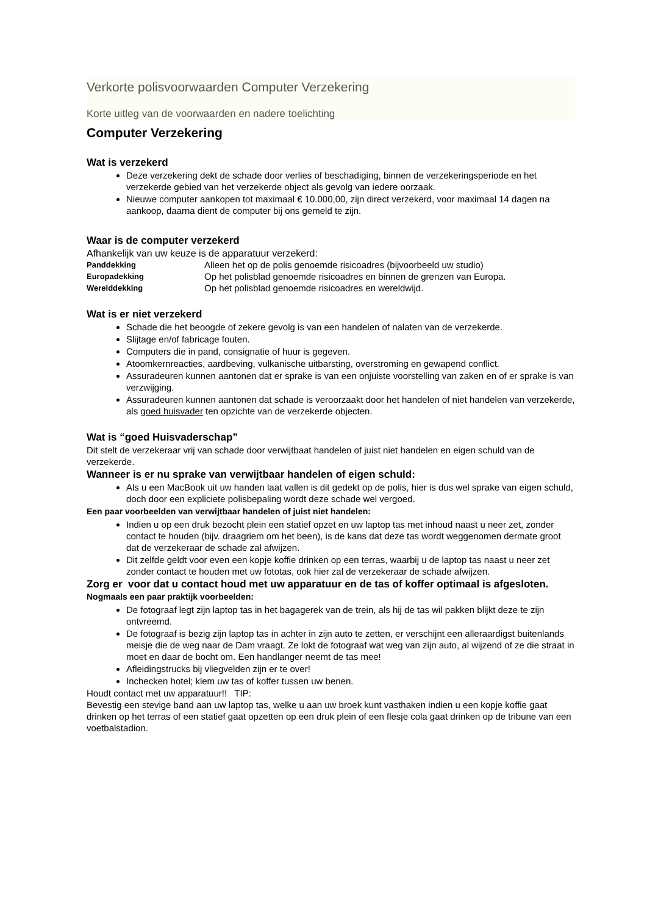Verkorte polisvoorwaarden Computer Verzekering
Korte uitleg van de voorwaarden en nadere toelichting
Computer Verzekering
Wat is verzekerd
Deze verzekering dekt de schade door verlies of beschadiging, binnen de verzekeringsperiode en het verzekerde gebied van het verzekerde object als gevolg van iedere oorzaak.
Nieuwe computer aankopen tot maximaal € 10.000,00, zijn direct verzekerd, voor maximaal 14 dagen na aankoop, daarna dient de computer bij ons gemeld te zijn.
Waar is de computer verzekerd
Afhankelijk van uw keuze is de apparatuur verzekerd:
| Panddekking | Alleen het op de polis genoemde risicoadres (bijvoorbeeld uw studio) |
| Europadekking | Op het polisblad genoemde risicoadres en binnen de grenzen van Europa. |
| Werelddekking | Op het polisblad genoemde risicoadres en wereldwijd. |
Wat is er niet verzekerd
Schade die het beoogde of zekere gevolg is van een handelen of nalaten van de verzekerde.
Slijtage en/of fabricage fouten.
Computers die in pand, consignatie of huur is gegeven.
Atoomkernreacties, aardbeving, vulkanische uitbarsting, overstroming en gewapend conflict.
Assuradeuren kunnen aantonen dat er sprake is van een onjuiste voorstelling van zaken en of er sprake is van verzwijging.
Assuradeuren kunnen aantonen dat schade is veroorzaakt door het handelen of niet handelen van verzekerde, als goed huisvader ten opzichte van de verzekerde objecten.
Wat is “goed Huisvaderschap”
Dit stelt de verzekeraar vrij van schade door verwijtbaat handelen of juist niet handelen en eigen schuld van de verzekerde.
Wanneer is er nu sprake van verwijtbaar handelen of eigen schuld:
Als u een MacBook uit uw handen laat vallen is dit gedekt op de polis, hier is dus wel sprake van eigen schuld, doch door een expliciete polisbepaling wordt deze schade wel vergoed.
Een paar voorbeelden van verwijtbaar handelen of juist niet handelen:
Indien u op een druk bezocht plein een statief opzet en uw laptop tas met inhoud naast u neer zet, zonder contact te houden (bijv. draagriem om het been), is de kans dat deze tas wordt weggenomen dermate groot dat de verzekeraar de schade zal afwijzen.
Dit zelfde geldt voor even een kopje koffie drinken op een terras, waarbij u de laptop tas naast u neer zet zonder contact te houden met uw fototas, ook hier zal de verzekeraar de schade afwijzen.
Zorg er voor dat u contact houd met uw apparatuur en de tas of koffer optimaal is afgesloten.
Nogmaals een paar praktijk voorbeelden:
De fotograaf legt zijn laptop tas in het bagagerek van de trein, als hij de tas wil pakken blijkt deze te zijn ontvreemd.
De fotograaf is bezig zijn laptop tas in achter in zijn auto te zetten, er verschijnt een alleraardigst buitenlands meisje die de weg naar de Dam vraagt. Ze lokt de fotograaf wat weg van zijn auto, al wijzend of ze die straat in moet en daar de bocht om. Een handlanger neemt de tas mee!
Afleidingstrucks bij vliegvelden zijn er te over!
Inchecken hotel; klem uw tas of koffer tussen uw benen.
Houdt contact met uw apparatuur!! TIP:
Bevestig een stevige band aan uw laptop tas, welke u aan uw broek kunt vasthaken indien u een kopje koffie gaat drinken op het terras of een statief gaat opzetten op een druk plein of een flesje cola gaat drinken op de tribune van een voetbalstadion.